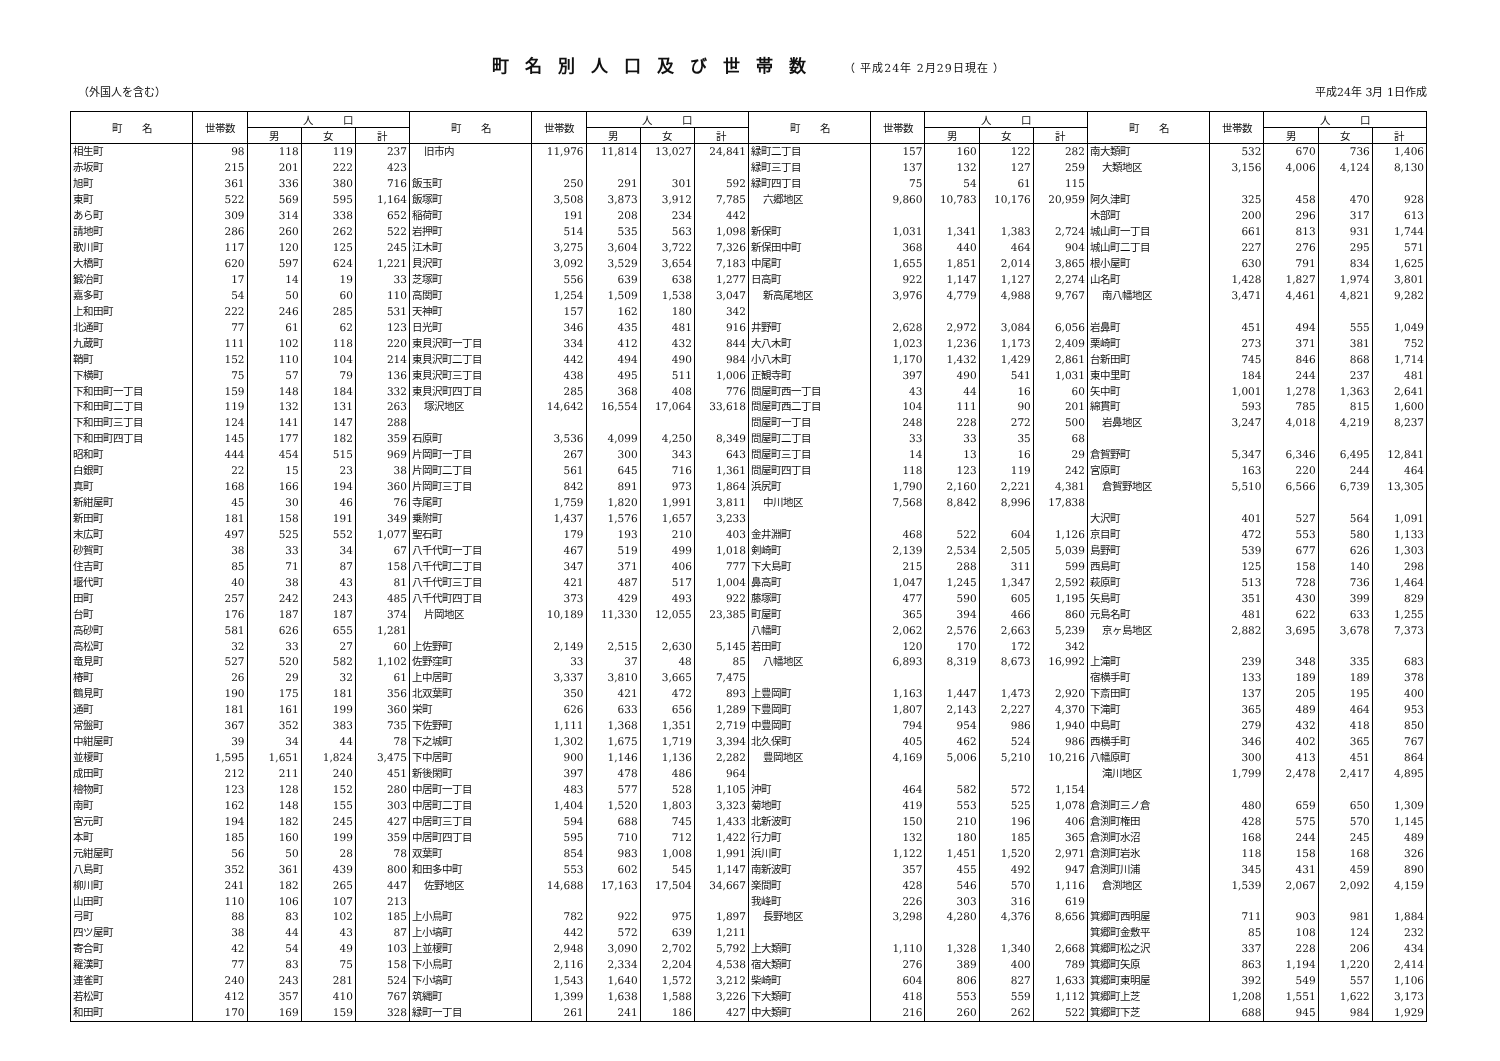町名別人口及び世帯数 （ 平成24年 2月29日現在 ）
（外国人を含む） 平成24年 3月 1日作成
| 町 名 | 世帯数 | 人 口 | | | 町 名 | 世帯数 | 人 口 | | | 町 名 | 世帯数 | 人 口 | | | 町 名 | 世帯数 | 人 口 | | |
| --- | --- | --- | --- | --- | --- | --- | --- | --- | --- | --- | --- | --- | --- | --- | --- | --- | --- | --- | --- |
| | | 男 | 女 | 計 | | | 男 | 女 | 計 | | | 男 | 女 | 計 | | | 男 | 女 | 計 |
| 相生町 | 98 | 118 | 119 | 237 | 旧市内 | 11,976 | 11,814 | 13,027 | 24,841 | 緑町二丁目 | 157 | 160 | 122 | 282 | 南大類町 | 532 | 670 | 736 | 1,406 |
| 赤坂町 | 215 | 201 | 222 | 423 | | | | | | 緑町三丁目 | 137 | 132 | 127 | 259 | 大類地区 | 3,156 | 4,006 | 4,124 | 8,130 |
| 旭町 | 361 | 336 | 380 | 716 | 飯玉町 | 250 | 291 | 301 | 592 | 緑町四丁目 | 75 | 54 | 61 | 115 | | | | | |
| 東町 | 522 | 569 | 595 | 1,164 | 飯塚町 | 3,508 | 3,873 | 3,912 | 7,785 | 六郷地区 | 9,860 | 10,783 | 10,176 | 20,959 | 阿久津町 | 325 | 458 | 470 | 928 |
| あら町 | 309 | 314 | 338 | 652 | 稲荷町 | 191 | 208 | 234 | 442 | | | | | | 木部町 | 200 | 296 | 317 | 613 |
| 請地町 | 286 | 260 | 262 | 522 | 岩押町 | 514 | 535 | 563 | 1,098 | 新保町 | 1,031 | 1,341 | 1,383 | 2,724 | 城山町一丁目 | 661 | 813 | 931 | 1,744 |
| 歌川町 | 117 | 120 | 125 | 245 | 江木町 | 3,275 | 3,604 | 3,722 | 7,326 | 新保田中町 | 368 | 440 | 464 | 904 | 城山町二丁目 | 227 | 276 | 295 | 571 |
| 大橋町 | 620 | 597 | 624 | 1,221 | 貝沢町 | 3,092 | 3,529 | 3,654 | 7,183 | 中尾町 | 1,655 | 1,851 | 2,014 | 3,865 | 根小屋町 | 630 | 791 | 834 | 1,625 |
| 鍛冶町 | 17 | 14 | 19 | 33 | 芝塚町 | 556 | 639 | 638 | 1,277 | 日高町 | 922 | 1,147 | 1,127 | 2,274 | 山名町 | 1,428 | 1,827 | 1,974 | 3,801 |
| 嘉多町 | 54 | 50 | 60 | 110 | 高関町 | 1,254 | 1,509 | 1,538 | 3,047 | 新高尾地区 | 3,976 | 4,779 | 4,988 | 9,767 | 南八幡地区 | 3,471 | 4,461 | 4,821 | 9,282 |
| 上和田町 | 222 | 246 | 285 | 531 | 天神町 | 157 | 162 | 180 | 342 | | | | | | | | | | |
| 北通町 | 77 | 61 | 62 | 123 | 日光町 | 346 | 435 | 481 | 916 | 井野町 | 2,628 | 2,972 | 3,084 | 6,056 | 岩鼻町 | 451 | 494 | 555 | 1,049 |
| 九蔵町 | 111 | 102 | 118 | 220 | 東貝沢町一丁目 | 334 | 412 | 432 | 844 | 大八木町 | 1,023 | 1,236 | 1,173 | 2,409 | 栗崎町 | 273 | 371 | 381 | 752 |
| 鞘町 | 152 | 110 | 104 | 214 | 東貝沢町二丁目 | 442 | 494 | 490 | 984 | 小八木町 | 1,170 | 1,432 | 1,429 | 2,861 | 台新田町 | 745 | 846 | 868 | 1,714 |
| 下横町 | 75 | 57 | 79 | 136 | 東貝沢町三丁目 | 438 | 495 | 511 | 1,006 | 正観寺町 | 397 | 490 | 541 | 1,031 | 東中里町 | 184 | 244 | 237 | 481 |
| 下和田町一丁目 | 159 | 148 | 184 | 332 | 東貝沢町四丁目 | 285 | 368 | 408 | 776 | 問屋町西一丁目 | 43 | 44 | 16 | 60 | 矢中町 | 1,001 | 1,278 | 1,363 | 2,641 |
| 下和田町二丁目 | 119 | 132 | 131 | 263 | 塚沢地区 | 14,642 | 16,554 | 17,064 | 33,618 | 問屋町西二丁目 | 104 | 111 | 90 | 201 | 綿貫町 | 593 | 785 | 815 | 1,600 |
| 下和田町三丁目 | 124 | 141 | 147 | 288 | | | | | | 問屋町一丁目 | 248 | 228 | 272 | 500 | 岩鼻地区 | 3,247 | 4,018 | 4,219 | 8,237 |
| 下和田町四丁目 | 145 | 177 | 182 | 359 | 石原町 | 3,536 | 4,099 | 4,250 | 8,349 | 問屋町二丁目 | 33 | 33 | 35 | 68 | | | | | |
| 昭和町 | 444 | 454 | 515 | 969 | 片岡町一丁目 | 267 | 300 | 343 | 643 | 問屋町三丁目 | 14 | 13 | 16 | 29 | 倉賀野町 | 5,347 | 6,346 | 6,495 | 12,841 |
| 白銀町 | 22 | 15 | 23 | 38 | 片岡町二丁目 | 561 | 645 | 716 | 1,361 | 問屋町四丁目 | 118 | 123 | 119 | 242 | 宮原町 | 163 | 220 | 244 | 464 |
| 真町 | 168 | 166 | 194 | 360 | 片岡町三丁目 | 842 | 891 | 973 | 1,864 | 浜尻町 | 1,790 | 2,160 | 2,221 | 4,381 | 倉賀野地区 | 5,510 | 6,566 | 6,739 | 13,305 |
| 新紺屋町 | 45 | 30 | 46 | 76 | 寺尾町 | 1,759 | 1,820 | 1,991 | 3,811 | 中川地区 | 7,568 | 8,842 | 8,996 | 17,838 | | | | | |
| 新田町 | 181 | 158 | 191 | 349 | 乗附町 | 1,437 | 1,576 | 1,657 | 3,233 | | | | | | 大沢町 | 401 | 527 | 564 | 1,091 |
| 末広町 | 497 | 525 | 552 | 1,077 | 聖石町 | 179 | 193 | 210 | 403 | 金井淵町 | 468 | 522 | 604 | 1,126 | 京目町 | 472 | 553 | 580 | 1,133 |
| 砂賀町 | 38 | 33 | 34 | 67 | 八千代町一丁目 | 467 | 519 | 499 | 1,018 | 剣崎町 | 2,139 | 2,534 | 2,505 | 5,039 | 島野町 | 539 | 677 | 626 | 1,303 |
| 住吉町 | 85 | 71 | 87 | 158 | 八千代町二丁目 | 347 | 371 | 406 | 777 | 下大島町 | 215 | 288 | 311 | 599 | 西島町 | 125 | 158 | 140 | 298 |
| 堰代町 | 40 | 38 | 43 | 81 | 八千代町三丁目 | 421 | 487 | 517 | 1,004 | 鼻高町 | 1,047 | 1,245 | 1,347 | 2,592 | 萩原町 | 513 | 728 | 736 | 1,464 |
| 田町 | 257 | 242 | 243 | 485 | 八千代町四丁目 | 373 | 429 | 493 | 922 | 藤塚町 | 477 | 590 | 605 | 1,195 | 矢島町 | 351 | 430 | 399 | 829 |
| 台町 | 176 | 187 | 187 | 374 | 片岡地区 | 10,189 | 11,330 | 12,055 | 23,385 | 町屋町 | 365 | 394 | 466 | 860 | 元島名町 | 481 | 622 | 633 | 1,255 |
| 高砂町 | 581 | 626 | 655 | 1,281 | | | | | | 八幡町 | 2,062 | 2,576 | 2,663 | 5,239 | 京ヶ島地区 | 2,882 | 3,695 | 3,678 | 7,373 |
| 高松町 | 32 | 33 | 27 | 60 | 上佐野町 | 2,149 | 2,515 | 2,630 | 5,145 | 若田町 | 120 | 170 | 172 | 342 | | | | | |
| 竜見町 | 527 | 520 | 582 | 1,102 | 佐野窪町 | 33 | 37 | 48 | 85 | 八幡地区 | 6,893 | 8,319 | 8,673 | 16,992 | 上滝町 | 239 | 348 | 335 | 683 |
| 椿町 | 26 | 29 | 32 | 61 | 上中居町 | 3,337 | 3,810 | 3,665 | 7,475 | | | | | | 宿横手町 | 133 | 189 | 189 | 378 |
| 鶴見町 | 190 | 175 | 181 | 356 | 北双葉町 | 350 | 421 | 472 | 893 | 上豊岡町 | 1,163 | 1,447 | 1,473 | 2,920 | 下斎田町 | 137 | 205 | 195 | 400 |
| 通町 | 181 | 161 | 199 | 360 | 栄町 | 626 | 633 | 656 | 1,289 | 下豊岡町 | 1,807 | 2,143 | 2,227 | 4,370 | 下滝町 | 365 | 489 | 464 | 953 |
| 常盤町 | 367 | 352 | 383 | 735 | 下佐野町 | 1,111 | 1,368 | 1,351 | 2,719 | 中豊岡町 | 794 | 954 | 986 | 1,940 | 中島町 | 279 | 432 | 418 | 850 |
| 中紺屋町 | 39 | 34 | 44 | 78 | 下之城町 | 1,302 | 1,675 | 1,719 | 3,394 | 北久保町 | 405 | 462 | 524 | 986 | 西横手町 | 346 | 402 | 365 | 767 |
| 並榎町 | 1,595 | 1,651 | 1,824 | 3,475 | 下中居町 | 900 | 1,146 | 1,136 | 2,282 | 豊岡地区 | 4,169 | 5,006 | 5,210 | 10,216 | 八幡原町 | 300 | 413 | 451 | 864 |
| 成田町 | 212 | 211 | 240 | 451 | 新後閑町 | 397 | 478 | 486 | 964 | | | | | | 滝川地区 | 1,799 | 2,478 | 2,417 | 4,895 |
| 檜物町 | 123 | 128 | 152 | 280 | 中居町一丁目 | 483 | 577 | 528 | 1,105 | 沖町 | 464 | 582 | 572 | 1,154 | | | | | |
| 南町 | 162 | 148 | 155 | 303 | 中居町二丁目 | 1,404 | 1,520 | 1,803 | 3,323 | 菊地町 | 419 | 553 | 525 | 1,078 | 倉渕町三ノ倉 | 480 | 659 | 650 | 1,309 |
| 宮元町 | 194 | 182 | 245 | 427 | 中居町三丁目 | 594 | 688 | 745 | 1,433 | 北新波町 | 150 | 210 | 196 | 406 | 倉渕町権田 | 428 | 575 | 570 | 1,145 |
| 本町 | 185 | 160 | 199 | 359 | 中居町四丁目 | 595 | 710 | 712 | 1,422 | 行力町 | 132 | 180 | 185 | 365 | 倉渕町水沼 | 168 | 244 | 245 | 489 |
| 元紺屋町 | 56 | 50 | 28 | 78 | 双葉町 | 854 | 983 | 1,008 | 1,991 | 浜川町 | 1,122 | 1,451 | 1,520 | 2,971 | 倉渕町岩氷 | 118 | 158 | 168 | 326 |
| 八島町 | 352 | 361 | 439 | 800 | 和田多中町 | 553 | 602 | 545 | 1,147 | 南新波町 | 357 | 455 | 492 | 947 | 倉渕町川浦 | 345 | 431 | 459 | 890 |
| 柳川町 | 241 | 182 | 265 | 447 | 佐野地区 | 14,688 | 17,163 | 17,504 | 34,667 | 楽間町 | 428 | 546 | 570 | 1,116 | 倉渕地区 | 1,539 | 2,067 | 2,092 | 4,159 |
| 山田町 | 110 | 106 | 107 | 213 | | | | | | 我峰町 | 226 | 303 | 316 | 619 | | | | | |
| 弓町 | 88 | 83 | 102 | 185 | 上小鳥町 | 782 | 922 | 975 | 1,897 | 長野地区 | 3,298 | 4,280 | 4,376 | 8,656 | 箕郷町西明屋 | 711 | 903 | 981 | 1,884 |
| 四ツ屋町 | 38 | 44 | 43 | 87 | 上小塙町 | 442 | 572 | 639 | 1,211 | | | | | | 箕郷町金敷平 | 85 | 108 | 124 | 232 |
| 寄合町 | 42 | 54 | 49 | 103 | 上並榎町 | 2,948 | 3,090 | 2,702 | 5,792 | 上大類町 | 1,110 | 1,328 | 1,340 | 2,668 | 箕郷町松之沢 | 337 | 228 | 206 | 434 |
| 羅漢町 | 77 | 83 | 75 | 158 | 下小鳥町 | 2,116 | 2,334 | 2,204 | 4,538 | 宿大類町 | 276 | 389 | 400 | 789 | 箕郷町矢原 | 863 | 1,194 | 1,220 | 2,414 |
| 連雀町 | 240 | 243 | 281 | 524 | 下小塙町 | 1,543 | 1,640 | 1,572 | 3,212 | 柴崎町 | 604 | 806 | 827 | 1,633 | 箕郷町東明屋 | 392 | 549 | 557 | 1,106 |
| 若松町 | 412 | 357 | 410 | 767 | 筑縄町 | 1,399 | 1,638 | 1,588 | 3,226 | 下大類町 | 418 | 553 | 559 | 1,112 | 箕郷町上芝 | 1,208 | 1,551 | 1,622 | 3,173 |
| 和田町 | 170 | 169 | 159 | 328 | 緑町一丁目 | 261 | 241 | 186 | 427 | 中大類町 | 216 | 260 | 262 | 522 | 箕郷町下芝 | 688 | 945 | 984 | 1,929 |